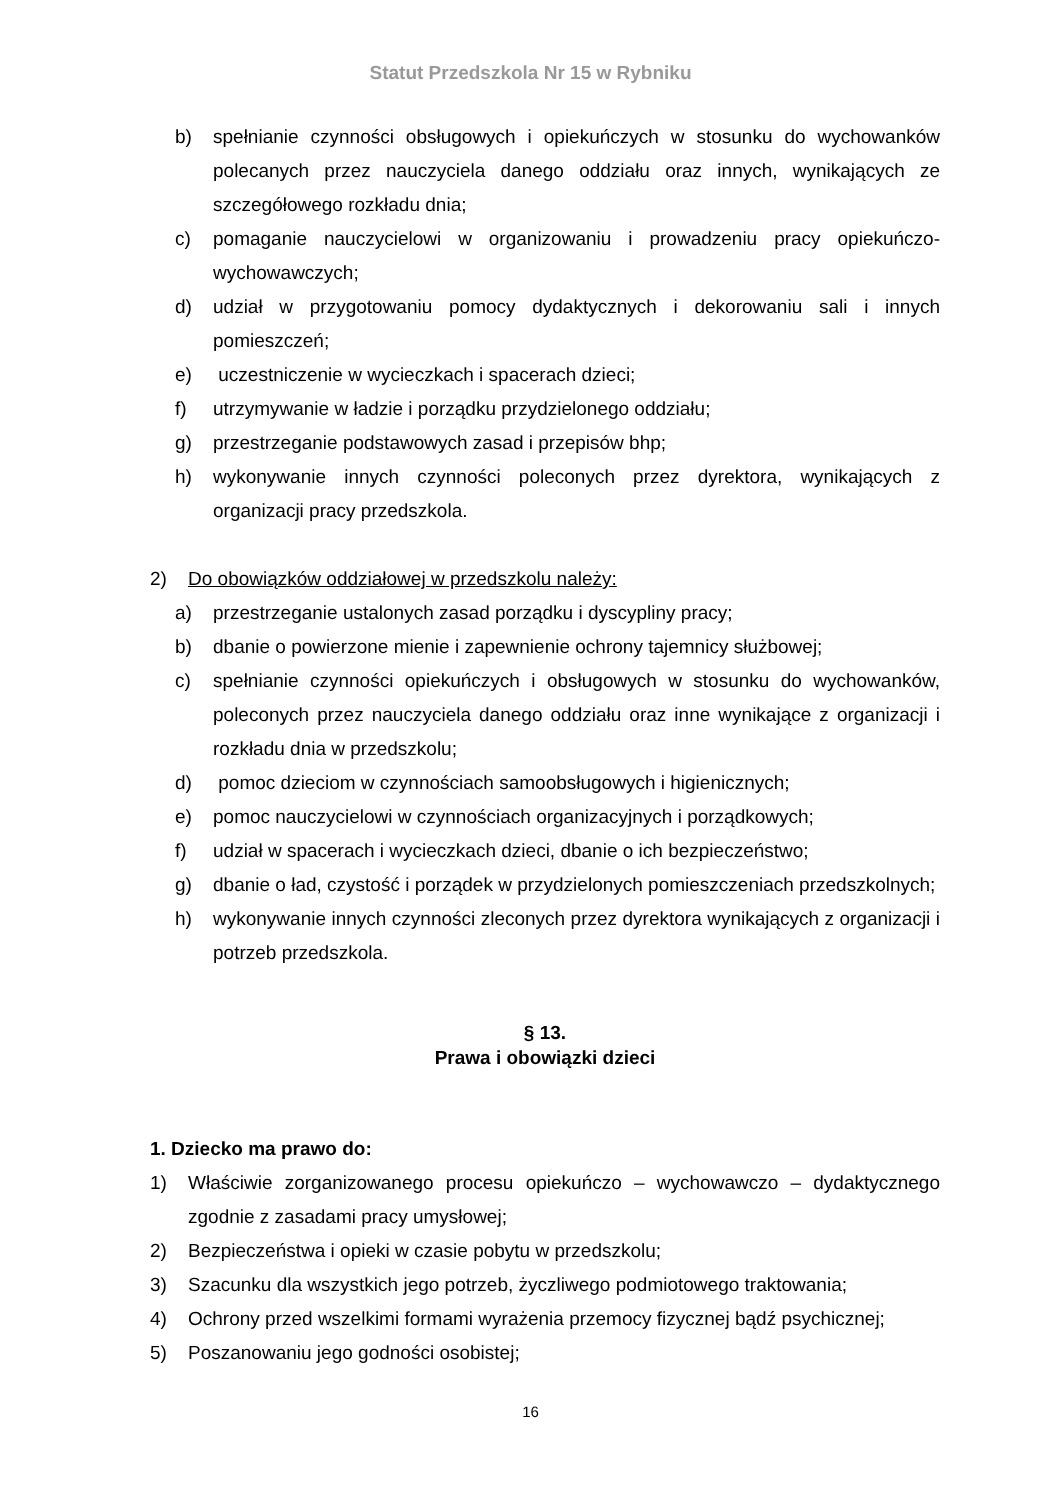Statut Przedszkola Nr 15 w Rybniku
b) spełnianie czynności obsługowych i opiekuńczych w stosunku do wychowanków polecanych przez nauczyciela danego oddziału oraz innych, wynikających ze szczegółowego rozkładu dnia;
c) pomaganie nauczycielowi w organizowaniu i prowadzeniu pracy opiekuńczo-wychowawczych;
d) udział w przygotowaniu pomocy dydaktycznych i dekorowaniu sali i innych pomieszczeń;
e) uczestniczenie w wycieczkach i spacerach dzieci;
f) utrzymywanie w ładzie i porządku przydzielonego oddziału;
g) przestrzeganie podstawowych zasad i przepisów bhp;
h) wykonywanie innych czynności poleconych przez dyrektora, wynikających z organizacji pracy przedszkola.
2) Do obowiązków oddziałowej w przedszkolu należy:
a) przestrzeganie ustalonych zasad porządku i dyscypliny pracy;
b) dbanie o powierzone mienie i zapewnienie ochrony tajemnicy służbowej;
c) spełnianie czynności opiekuńczych i obsługowych w stosunku do wychowanków, poleconych przez nauczyciela danego oddziału oraz inne wynikające z organizacji i rozkładu dnia w przedszkolu;
d) pomoc dzieciom w czynnościach samoobsługowych i higienicznych;
e) pomoc nauczycielowi w czynnościach organizacyjnych i porządkowych;
f) udział w spacerach i wycieczkach dzieci, dbanie o ich bezpieczeństwo;
g) dbanie o ład, czystość i porządek w przydzielonych pomieszczeniach przedszkolnych;
h) wykonywanie innych czynności zleconych przez dyrektora wynikających z organizacji i potrzeb przedszkola.
§ 13.
Prawa i obowiązki dzieci
1. Dziecko ma prawo do:
1) Właściwie zorganizowanego procesu opiekuńczo – wychowawczo – dydaktycznego zgodnie z zasadami pracy umysłowej;
2) Bezpieczeństwa i opieki w czasie pobytu w przedszkolu;
3) Szacunku dla wszystkich jego potrzeb, życzliwego podmiotowego traktowania;
4) Ochrony przed wszelkimi formami wyrażenia przemocy fizycznej bądź psychicznej;
5) Poszanowaniu jego godności osobistej;
16